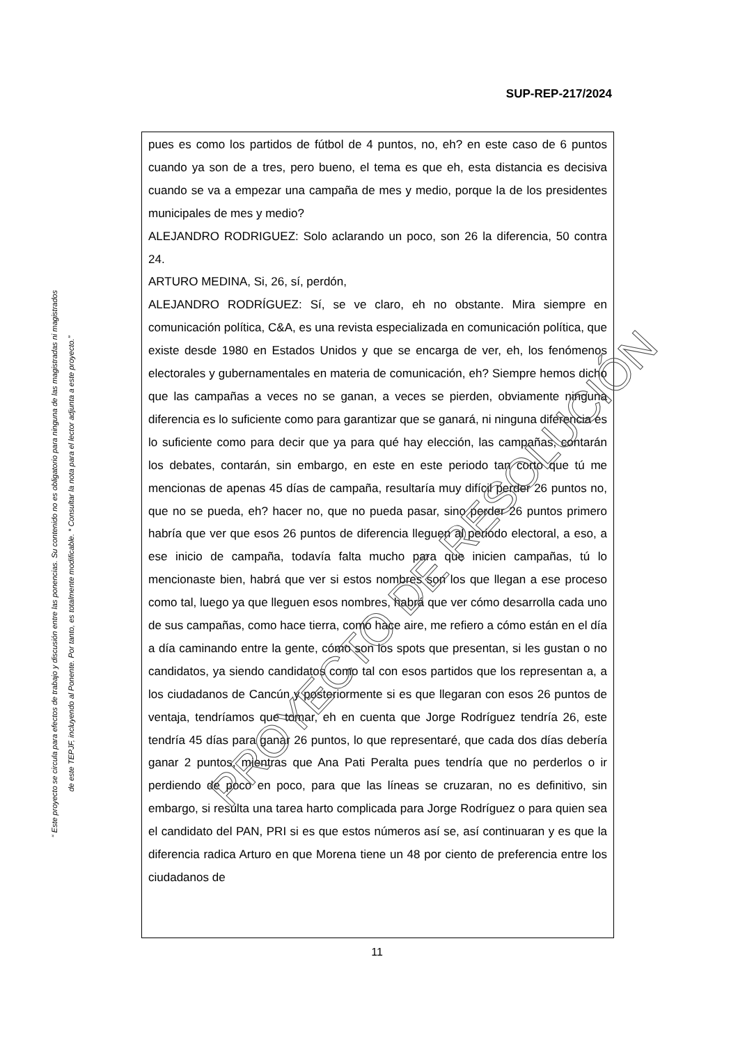SUP-REP-217/2024
“ Este proyecto se circula para efectos de trabajo y discusión entre las ponencias. Su contenido no es obligatorio para ninguna de las magistradas ni magistrados
de este TEPJF, incluyendo al Ponente. Por tanto, es totalmente modificable. * Consultar la nota para el lector adjunta a este proyecto.”
pues es como los partidos de fútbol de 4 puntos, no, eh? en este caso de 6 puntos cuando ya son de a tres, pero bueno, el tema es que eh, esta distancia es decisiva cuando se va a empezar una campaña de mes y medio, porque la de los presidentes municipales de mes y medio?
ALEJANDRO RODRIGUEZ: Solo aclarando un poco, son 26 la diferencia, 50 contra 24.
ARTURO MEDINA, Si, 26, sí, perdón,
ALEJANDRO RODRÍGUEZ: Sí, se ve claro, eh no obstante. Mira siempre en comunicación política, C&A, es una revista especializada en comunicación política, que existe desde 1980 en Estados Unidos y que se encarga de ver, eh, los fenómenos electorales y gubernamentales en materia de comunicación, eh? Siempre hemos dicho que las campañas a veces no se ganan, a veces se pierden, obviamente ninguna diferencia es lo suficiente como para garantizar que se ganará, ni ninguna diferencia es lo suficiente como para decir que ya para qué hay elección, las campañas, contarán los debates, contarán, sin embargo, en este en este periodo tan corto que tú me mencionas de apenas 45 días de campaña, resultaría muy difícil perder 26 puntos no, que no se pueda, eh? hacer no, que no pueda pasar, sino perder 26 puntos primero habría que ver que esos 26 puntos de diferencia lleguen al periodo electoral, a eso, a ese inicio de campaña, todavía falta mucho para que inicien campañas, tú lo mencionaste bien, habrá que ver si estos nombres son los que llegan a ese proceso como tal, luego ya que lleguen esos nombres, habrá que ver cómo desarrolla cada uno de sus campañas, como hace tierra, como hace aire, me refiero a cómo están en el día a día caminando entre la gente, cómo son los spots que presentan, si les gustan o no candidatos, ya siendo candidatos como tal con esos partidos que los representan a, a los ciudadanos de Cancún y posteriormente si es que llegaran con esos 26 puntos de ventaja, tendríamos que tomar, eh en cuenta que Jorge Rodríguez tendría 26, este tendría 45 días para ganar 26 puntos, lo que representaré, que cada dos días debería ganar 2 puntos, mientras que Ana Pati Peralta pues tendría que no perderlos o ir perdiendo de poco en poco, para que las líneas se cruzaran, no es definitivo, sin embargo, si resulta una tarea harto complicada para Jorge Rodríguez o para quien sea el candidato del PAN, PRI si es que estos números así se, así continuaran y es que la diferencia radica Arturo en que Morena tiene un 48 por ciento de preferencia entre los ciudadanos de
PROYECTO DE RESOLUCIÓN
11